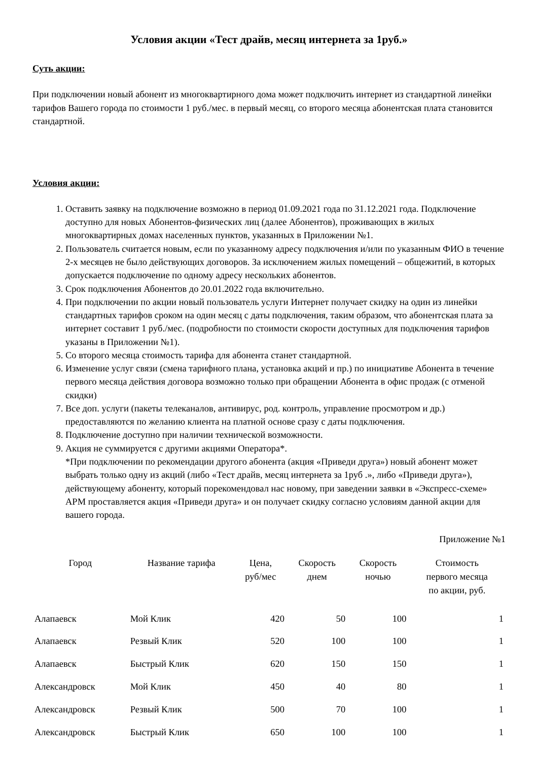Условия акции «Тест драйв, месяц интернета за 1руб.»
Суть акции:
При подключении новый абонент из многоквартирного дома может подключить интернет из стандартной линейки тарифов Вашего города по стоимости 1 руб./мес. в первый месяц, со второго месяца абонентская плата становится стандартной.
Условия акции:
1. Оставить заявку на подключение возможно в период 01.09.2021 года по 31.12.2021 года. Подключение доступно для новых Абонентов-физических лиц (далее Абонентов), проживающих в жилых многоквартирных домах населенных пунктов, указанных в Приложении №1.
2. Пользователь считается новым, если по указанному адресу подключения и/или по указанным ФИО в течение 2-х месяцев не было действующих договоров. За исключением жилых помещений – общежитий, в которых допускается подключение по одному адресу нескольких абонентов.
3. Срок подключения Абонентов до 20.01.2022 года включительно.
4. При подключении по акции новый пользователь услуги Интернет получает скидку на один из линейки стандартных тарифов сроком на один месяц с даты подключения, таким образом, что абонентская плата за интернет составит 1 руб./мес. (подробности по стоимости скорости доступных для подключения тарифов указаны в Приложении №1).
5. Со второго месяца стоимость тарифа для абонента станет стандартной.
6. Изменение услуг связи (смена тарифного плана, установка акций и пр.) по инициативе Абонента в течение первого месяца действия договора возможно только при обращении Абонента в офис продаж (с отменой скидки)
7. Все доп. услуги (пакеты телеканалов, антивирус, род. контроль, управление просмотром и др.) предоставляются по желанию клиента на платной основе сразу с даты подключения.
8. Подключение доступно при наличии технической возможности.
9. Акция не суммируется с другими акциями Оператора*.
*При подключении по рекомендации другого абонента (акция «Приведи друга») новый абонент может выбрать только одну из акций (либо «Тест драйв, месяц интернета за 1руб .», либо «Приведи друга»), действующему абоненту, который порекомендовал нас новому, при заведении заявки в «Экспресс-схеме» АРМ проставляется акция «Приведи друга» и он получает скидку согласно условиям данной акции для вашего города.
Приложение №1
| Город | Название тарифа | Цена, руб/мес | Скорость днем | Скорость ночью | Стоимость первого месяца по акции, руб. |
| --- | --- | --- | --- | --- | --- |
| Алапаевск | Мой Клик | 420 | 50 | 100 | 1 |
| Алапаевск | Резвый Клик | 520 | 100 | 100 | 1 |
| Алапаевск | Быстрый Клик | 620 | 150 | 150 | 1 |
| Александровск | Мой Клик | 450 | 40 | 80 | 1 |
| Александровск | Резвый Клик | 500 | 70 | 100 | 1 |
| Александровск | Быстрый Клик | 650 | 100 | 100 | 1 |